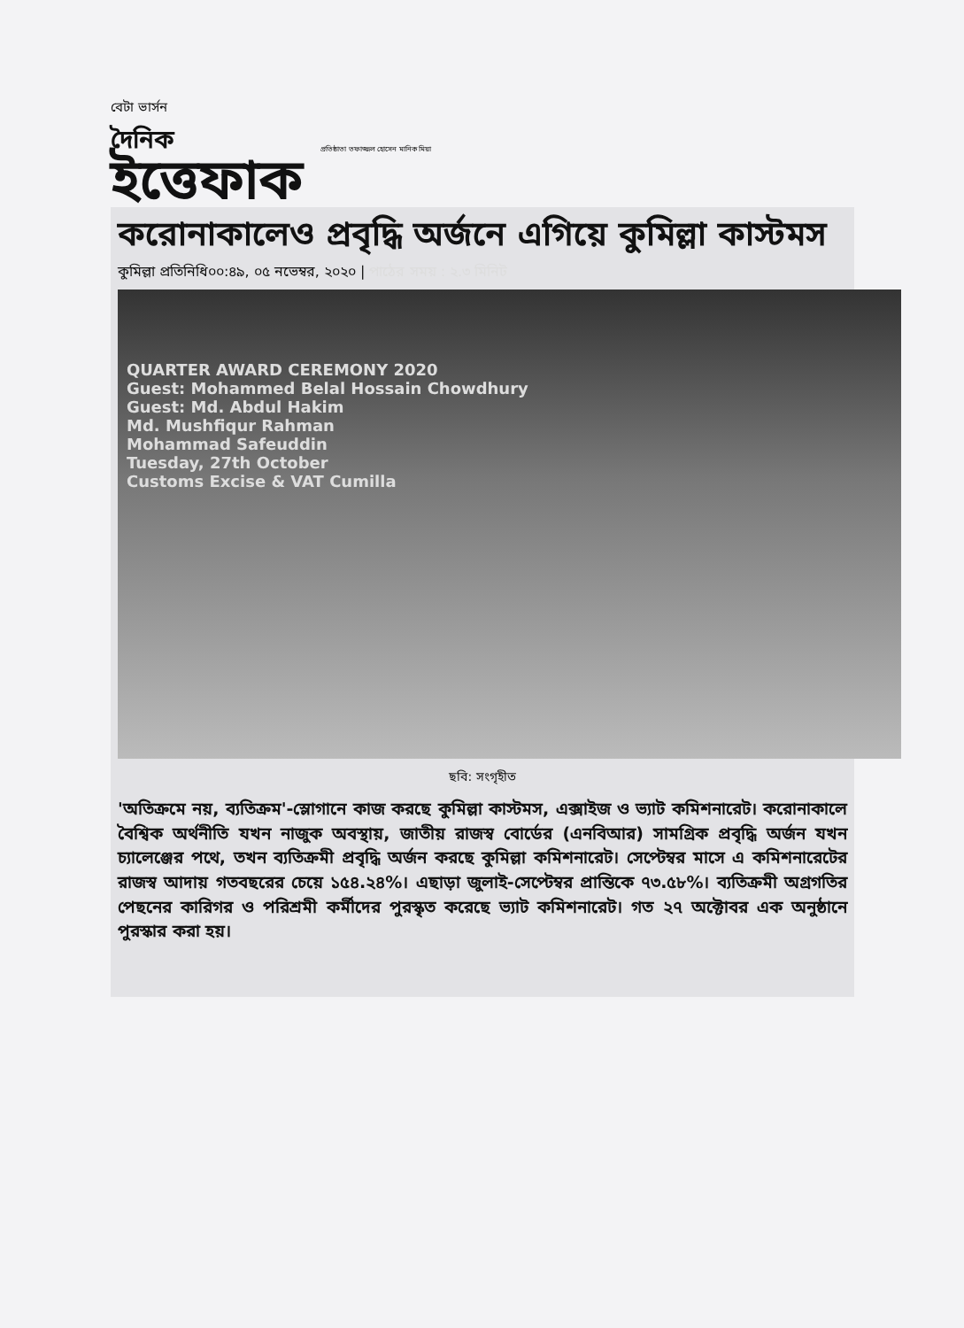বেটা ভার্সন
দৈনিক
ইত্তেফাক
প্রতিষ্ঠাতা তফাজ্জল হোসেন মানিক মিয়া
করোনাকালেও প্রবৃদ্ধি অর্জনে এগিয়ে কুমিল্লা কাস্টমস
কুমিল্লা প্রতিনিধি০০:৪৯, ০৫ নভেম্বর, ২০২০ | পাঠের সময় : ২.৩ মিনিট
QUARTER AWARD CEREMONY 2020
Guest: Mohammed Belal Hossain Chowdhury
Guest: Md. Abdul Hakim
Md. Mushfiqur Rahman
Mohammad Safeuddin
Tuesday, 27th October
Customs Excise & VAT Cumilla
ছবি: সংগৃহীত
'অতিক্রমে নয়, ব্যতিক্রম'-স্লোগানে কাজ করছে কুমিল্লা কাস্টমস, এক্সাইজ ও ভ্যাট কমিশনারেট। করোনাকালে বৈশ্বিক অর্থনীতি যখন নাজুক অবস্থায়, জাতীয় রাজস্ব বোর্ডের (এনবিআর) সামগ্রিক প্রবৃদ্ধি অর্জন যখন চ্যালেঞ্জের পথে, তখন ব্যতিক্রমী প্রবৃদ্ধি অর্জন করছে কুমিল্লা কমিশনারেট। সেপ্টেম্বর মাসে এ কমিশনারেটের রাজস্ব আদায় গতবছরের চেয়ে ১৫৪.২৪%। এছাড়া জুলাই-সেপ্টেম্বর প্রান্তিকে ৭৩.৫৮%। ব্যতিক্রমী অগ্রগতির পেছনের কারিগর ও পরিশ্রমী কর্মীদের পুরস্কৃত করেছে ভ্যাট কমিশনারেট। গত ২৭ অক্টোবর এক অনুষ্ঠানে পুরস্কার করা হয়।